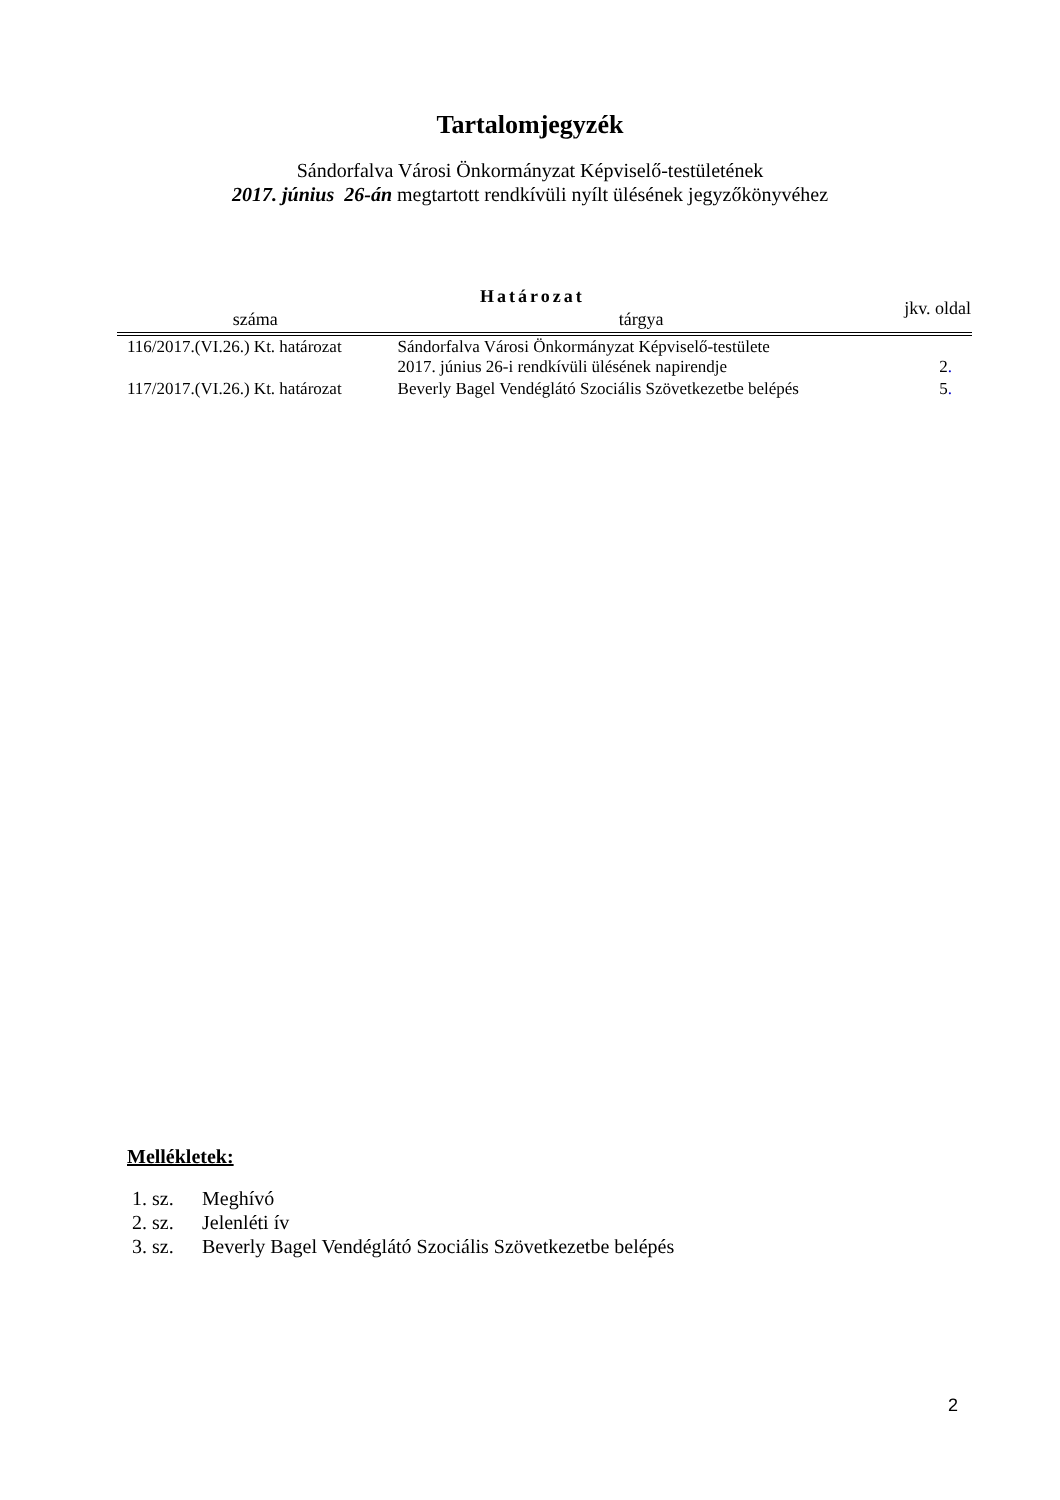Tartalomjegyzék
Sándorfalva Városi Önkormányzat Képviselő-testületének
2017. június 26-án megtartott rendkívüli nyílt ülésének jegyzőkönyvéhez
| Határozat | | jkv. oldal |
| --- | --- | --- |
| száma | tárgya | |
| 116/2017.(VI.26.) Kt. határozat | Sándorfalva Városi Önkormányzat Képviselő-testülete 2017. június 26-i rendkívüli ülésének napirendje | 2 . |
| 117/2017.(VI.26.) Kt. határozat | Beverly Bagel Vendéglátó Szociális Szövetkezetbe belépés | 5 . |
Mellékletek:
1. sz. Meghívó
2. sz. Jelenléti ív
3. sz. Beverly Bagel Vendéglátó Szociális Szövetkezetbe belépés
2